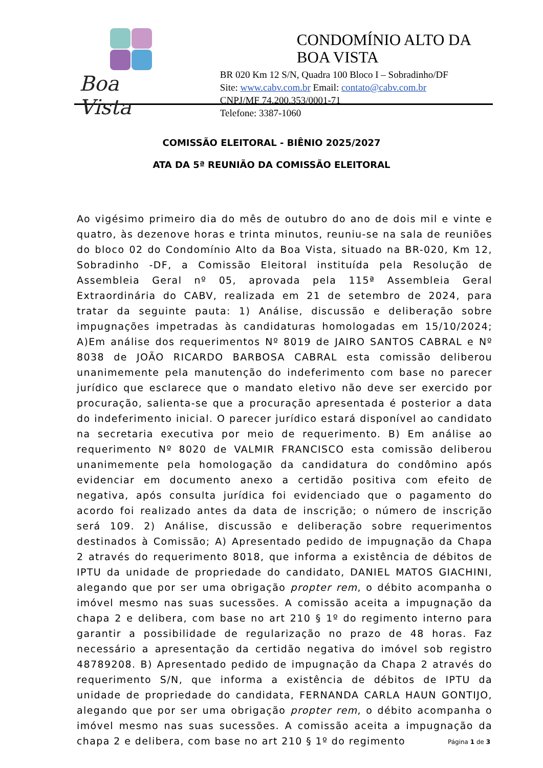Boa Vista
CONDOMÍNIO ALTO DA BOA VISTA
BR 020 Km 12 S/N, Quadra 100 Bloco I – Sobradinho/DF
Site: www.cabv.com.br Email: contato@cabv.com.br
CNPJ/MF 74.200.353/0001-71
Telefone: 3387-1060
COMISSÃO ELEITORAL - BIÊNIO 2025/2027
ATA DA 5ª REUNIÃO DA COMISSÃO ELEITORAL
Ao vigésimo primeiro dia do mês de outubro do ano de dois mil e vinte e quatro, às dezenove horas e trinta minutos, reuniu-se na sala de reuniões do bloco 02 do Condomínio Alto da Boa Vista, situado na BR-020, Km 12, Sobradinho -DF, a Comissão Eleitoral instituída pela Resolução de Assembleia Geral nº 05, aprovada pela 115ª Assembleia Geral Extraordinária do CABV, realizada em 21 de setembro de 2024, para tratar da seguinte pauta: 1) Análise, discussão e deliberação sobre impugnações impetradas às candidaturas homologadas em 15/10/2024; A)Em análise dos requerimentos Nº 8019 de JAIRO SANTOS CABRAL e Nº 8038 de JOÃO RICARDO BARBOSA CABRAL esta comissão deliberou unanimemente pela manutenção do indeferimento com base no parecer jurídico que esclarece que o mandato eletivo não deve ser exercido por procuração, salienta-se que a procuração apresentada é posterior a data do indeferimento inicial. O parecer jurídico estará disponível ao candidato na secretaria executiva por meio de requerimento. B) Em análise ao requerimento Nº 8020 de VALMIR FRANCISCO esta comissão deliberou unanimemente pela homologação da candidatura do condômino após evidenciar em documento anexo a certidão positiva com efeito de negativa, após consulta jurídica foi evidenciado que o pagamento do acordo foi realizado antes da data de inscrição; o número de inscrição será 109. 2) Análise, discussão e deliberação sobre requerimentos destinados à Comissão; A) Apresentado pedido de impugnação da Chapa 2 através do requerimento 8018, que informa a existência de débitos de IPTU da unidade de propriedade do candidato, DANIEL MATOS GIACHINI, alegando que por ser uma obrigação propter rem, o débito acompanha o imóvel mesmo nas suas sucessões. A comissão aceita a impugnação da chapa 2 e delibera, com base no art 210 § 1º do regimento interno para garantir a possibilidade de regularização no prazo de 48 horas. Faz necessário a apresentação da certidão negativa do imóvel sob registro 48789208. B) Apresentado pedido de impugnação da Chapa 2 através do requerimento S/N, que informa a existência de débitos de IPTU da unidade de propriedade do candidata, FERNANDA CARLA HAUN GONTIJO, alegando que por ser uma obrigação propter rem, o débito acompanha o imóvel mesmo nas suas sucessões. A comissão aceita a impugnação da chapa 2 e delibera, com base no art 210 § 1º do regimento
Página 1 de 3